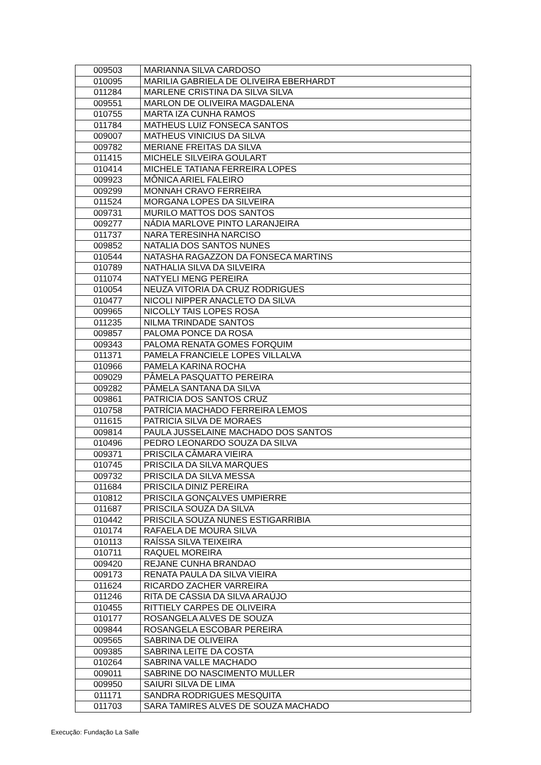| 009503 | MARIANNA SILVA CARDOSO |
| 010095 | MARILIA GABRIELA DE OLIVEIRA EBERHARDT |
| 011284 | MARLENE CRISTINA DA SILVA SILVA |
| 009551 | MARLON DE OLIVEIRA MAGDALENA |
| 010755 | MARTA IZA CUNHA RAMOS |
| 011784 | MATHEUS LUIZ FONSECA SANTOS |
| 009007 | MATHEUS VINICIUS DA SILVA |
| 009782 | MERIANE FREITAS DA SILVA |
| 011415 | MICHELE SILVEIRA GOULART |
| 010414 | MICHELE TATIANA FERREIRA LOPES |
| 009923 | MÔNICA ARIEL FALEIRO |
| 009299 | MONNAH CRAVO FERREIRA |
| 011524 | MORGANA LOPES DA SILVEIRA |
| 009731 | MURILO MATTOS DOS SANTOS |
| 009277 | NÁDIA MARLOVE PINTO LARANJEIRA |
| 011737 | NARA TERESINHA NARCISO |
| 009852 | NATALIA DOS SANTOS NUNES |
| 010544 | NATASHA RAGAZZON DA FONSECA MARTINS |
| 010789 | NATHALIA SILVA DA SILVEIRA |
| 011074 | NATYELI MENG PEREIRA |
| 010054 | NEUZA VITORIA DA CRUZ RODRIGUES |
| 010477 | NICOLI NIPPER ANACLETO DA SILVA |
| 009965 | NICOLLY TAIS LOPES ROSA |
| 011235 | NILMA TRINDADE SANTOS |
| 009857 | PALOMA PONCE DA ROSA |
| 009343 | PALOMA RENATA GOMES FORQUIM |
| 011371 | PAMELA FRANCIELE LOPES VILLALVA |
| 010966 | PAMELA KARINA ROCHA |
| 009029 | PÂMELA PASQUATTO PEREIRA |
| 009282 | PÂMELA SANTANA DA SILVA |
| 009861 | PATRICIA DOS SANTOS CRUZ |
| 010758 | PATRÍCIA MACHADO FERREIRA LEMOS |
| 011615 | PATRICIA SILVA DE MORAES |
| 009814 | PAULA JUSSELAINE MACHADO DOS SANTOS |
| 010496 | PEDRO LEONARDO SOUZA DA SILVA |
| 009371 | PRISCILA CÂMARA VIEIRA |
| 010745 | PRISCILA DA SILVA MARQUES |
| 009732 | PRISCILA DA SILVA MESSA |
| 011684 | PRISCILA DINIZ PEREIRA |
| 010812 | PRISCILA GONÇALVES UMPIERRE |
| 011687 | PRISCILA SOUZA DA SILVA |
| 010442 | PRISCILA SOUZA NUNES ESTIGARRIBIA |
| 010174 | RAFAELA DE MOURA SILVA |
| 010113 | RAÍSSA SILVA TEIXEIRA |
| 010711 | RAQUEL MOREIRA |
| 009420 | REJANE CUNHA BRANDAO |
| 009173 | RENATA PAULA DA SILVA VIEIRA |
| 011624 | RICARDO ZACHER VARREIRA |
| 011246 | RITA DE CÁSSIA DA SILVA ARAÚJO |
| 010455 | RITTIELY CARPES DE OLIVEIRA |
| 010177 | ROSANGELA ALVES DE SOUZA |
| 009844 | ROSANGELA ESCOBAR PEREIRA |
| 009565 | SABRINA DE OLIVEIRA |
| 009385 | SABRINA LEITE DA COSTA |
| 010264 | SABRINA VALLE MACHADO |
| 009011 | SABRINE DO NASCIMENTO MULLER |
| 009950 | SAIURI SILVA DE LIMA |
| 011171 | SANDRA RODRIGUES MESQUITA |
| 011703 | SARA TAMIRES ALVES DE SOUZA MACHADO |
Execução: Fundação La Salle